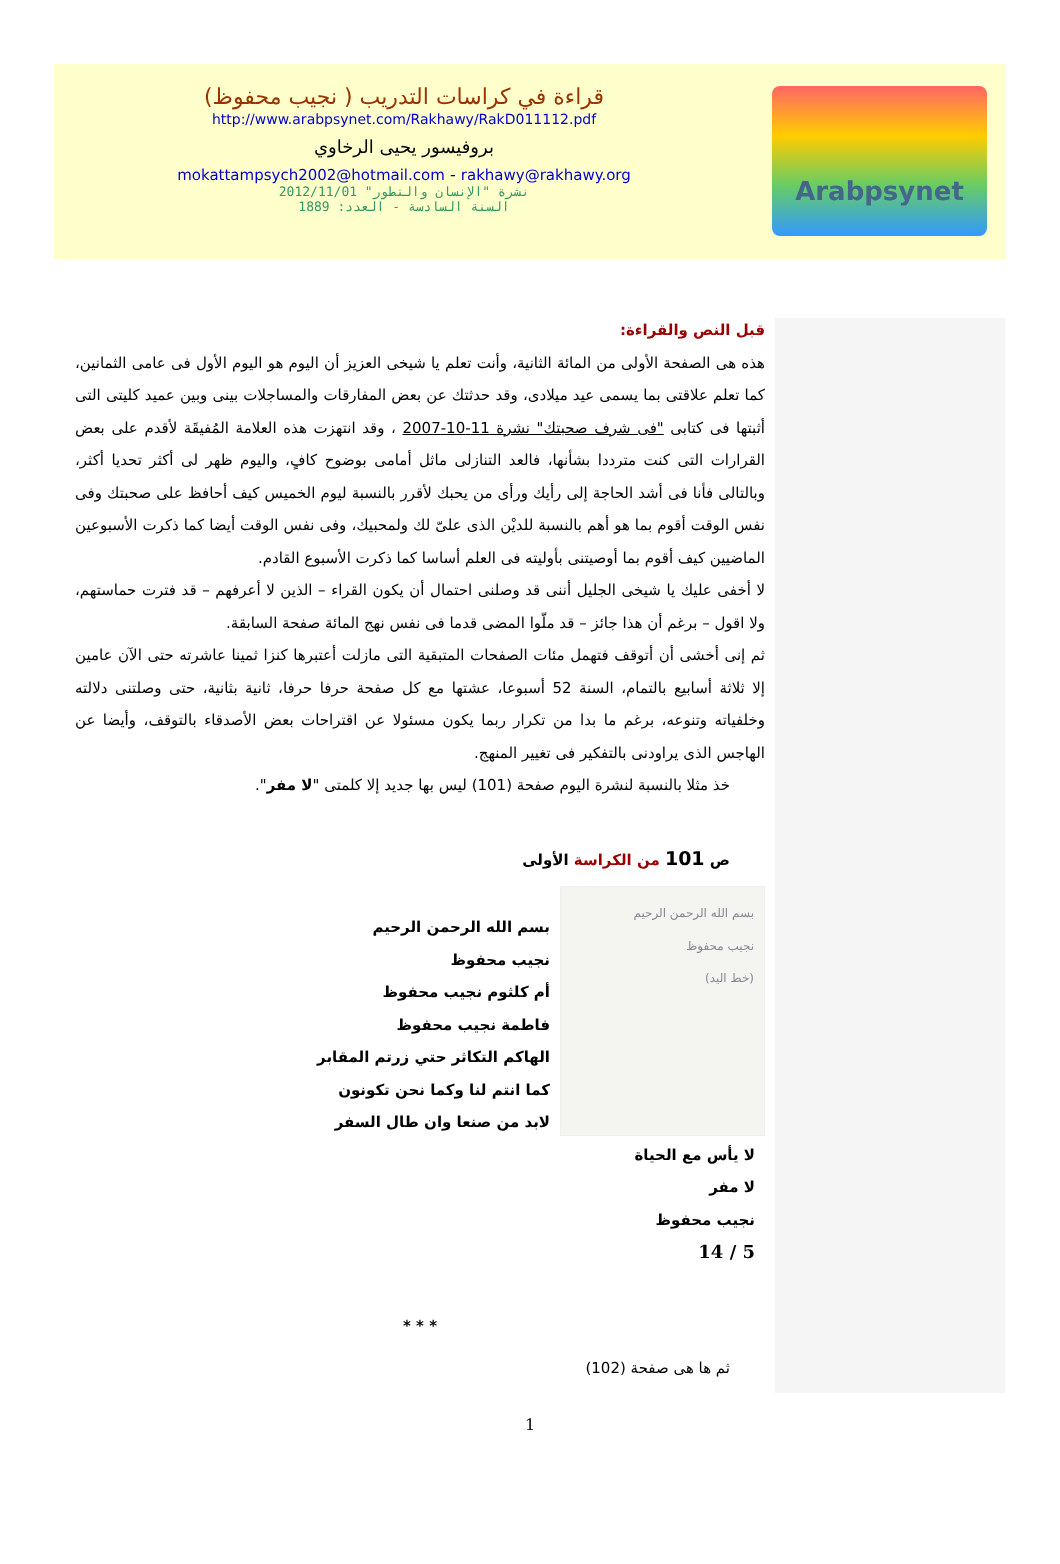قراءة في كراسات التدريب ( نجيب محفوظ)
http://www.arabpsynet.com/Rakhawy/RakD011112.pdf
بروفيسور يحيى الرخاوي
mokattampsych2002@hotmail.com - rakhawy@rakhawy.org
نشرة "الإنسان والتطور" 2012/11/01
السنة السادسة - العدد: 1889
Arabpsynet
قبل النص والقراءة:
هذه هى الصفحة الأولى من المائة الثانية، وأنت تعلم يا شيخى العزيز أن اليوم هو اليوم الأول فى عامى الثمانين، كما تعلم علاقتى بما يسمى عيد ميلادى، وقد حدثتك عن بعض المفارقات والمساجلات بينى وبين عميد كليتى التى أثبتها فى كتابى "فى شرف صحبتك" نشرة 11-10-2007 ، وقد انتهزت هذه العلامة المُفيقَة لأقدم على بعض القرارات التى كنت مترددا بشأنها، فالعد التنازلى ماثل أمامى بوضوح كافٍ، واليوم ظهر لى أكثر تحديا أكثر، وبالتالى فأنا فى أشد الحاجة إلى رأيك ورأى من يحبك لأقرر بالنسبة ليوم الخميس كيف أحافظ على صحبتك وفى نفس الوقت أقوم بما هو أهم بالنسبة للديْن الذى علىّ لك ولمحبيك، وفى نفس الوقت أيضا كما ذكرت الأسبوعين الماضيين كيف أقوم بما أوصيتنى بأوليته فى العلم أساسا كما ذكرت الأسبوع القادم.
لا أخفى عليك يا شيخى الجليل أننى قد وصلنى احتمال أن يكون القراء – الذين لا أعرفهم – قد فترت حماستهم، ولا اقول – برغم أن هذا جائز – قد ملّوا المضى قدما فى نفس نهج المائة صفحة السابقة.
ثم إنى أخشى أن أتوقف فتهمل مئات الصفحات المتبقية التى مازلت أعتبرها كنزا ثمينا عاشرته حتى الآن عامين إلا ثلاثة أسابيع بالتمام، السنة 52 أسبوعا، عشتها مع كل صفحة حرفا حرفا، ثانية بثانية، حتى وصلتنى دلالته وخلفياته وتنوعه، برغم ما بدا من تكرار ربما يكون مسئولا عن اقتراحات بعض الأصدقاء بالتوقف، وأيضا عن الهاجس الذى يراودنى بالتفكير فى تغيير المنهج.
خذ مثلا بالنسبة لنشرة اليوم صفحة (101) ليس بها جديد إلا كلمتى "لا مفر".
ص 101 من الكراسة الأولى
بسم الله الرحمن الرحيم
نجيب محفوظ
(خط اليد)
بسم الله الرحمن الرحيم
نجيب محفوظ
أم كلثوم نجيب محفوظ
فاطمة نجيب محفوظ
الهاكم التكاثر حتي زرتم المقابر
كما انتم لنا وكما نحن تكونون
لابد من صنعا وان طال السفر
لا يأس مع الحياة
لا مفر
نجيب محفوظ
5 / 14
* * *
ثم ها هى صفحة (102)
1